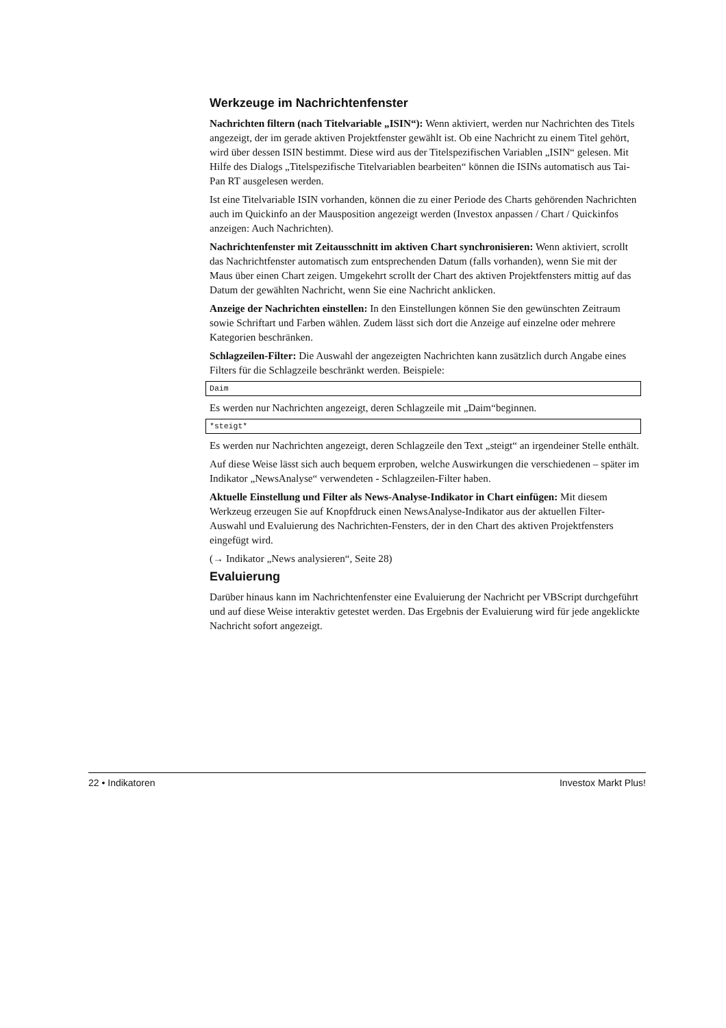Werkzeuge im Nachrichtenfenster
Nachrichten filtern (nach Titelvariable „ISIN“): Wenn aktiviert, werden nur Nachrichten des Titels angezeigt, der im gerade aktiven Projektfenster gewählt ist. Ob eine Nachricht zu einem Titel gehört, wird über dessen ISIN bestimmt. Diese wird aus der Titelspezifischen Variablen „ISIN“ gelesen. Mit Hilfe des Dialogs „Titelspezifische Titelvariablen bearbeiten“ können die ISINs automatisch aus Tai-Pan RT ausgelesen werden.
Ist eine Titelvariable ISIN vorhanden, können die zu einer Periode des Charts gehörenden Nachrichten auch im Quickinfo an der Mausposition angezeigt werden (Investox anpassen / Chart / Quickinfos anzeigen: Auch Nachrichten).
Nachrichtenfenster mit Zeitausschnitt im aktiven Chart synchronisieren: Wenn aktiviert, scrollt das Nachrichtfenster automatisch zum entsprechenden Datum (falls vorhanden), wenn Sie mit der Maus über einen Chart zeigen. Umgekehrt scrollt der Chart des aktiven Projekt­fensters mittig auf das Datum der gewählten Nachricht, wenn Sie eine Nachricht anklicken.
Anzeige der Nachrichten einstellen: In den Einstellungen können Sie den gewünschten Zeitraum sowie Schriftart und Farben wählen. Zudem lässt sich dort die Anzeige auf einzelne oder mehrere Kategorien beschränken.
Schlagzeilen-Filter: Die Auswahl der angezeigten Nachrichten kann zusätzlich durch Anga­be eines Filters für die Schlagzeile beschränkt werden. Beispiele:
Daim
Es werden nur Nachrichten angezeigt, deren Schlagzeile mit „Daim“beginnen.
*steigt*
Es werden nur Nachrichten angezeigt, deren Schlagzeile den Text „steigt“ an irgendeiner Stelle enthält.
Auf diese Weise lässt sich auch bequem erproben, welche Auswirkungen die verschiedenen – später im Indikator „NewsAnalyse“ verwendeten - Schlagzeilen-Filter haben.
Aktuelle Einstellung und Filter als News-Analyse-Indikator in Chart einfügen: Mit diesem Werkzeug erzeugen Sie auf Knopfdruck einen NewsAnalyse-Indikator aus der aktuel­len Filter-Auswahl und Evaluierung des Nachrichten-Fensters, der in den Chart des aktiven Projektfensters eingefügt wird.
(→ Indikator „News analysieren“, Seite 28)
Evaluierung
Darüber hinaus kann im Nachrichtenfenster eine Evaluierung der Nachricht per VBScript durchgeführt und auf diese Weise interaktiv getestet werden. Das Ergebnis der Evaluierung wird für jede angeklickte Nachricht sofort angezeigt.
22 • Indikatoren Investox Markt Plus!